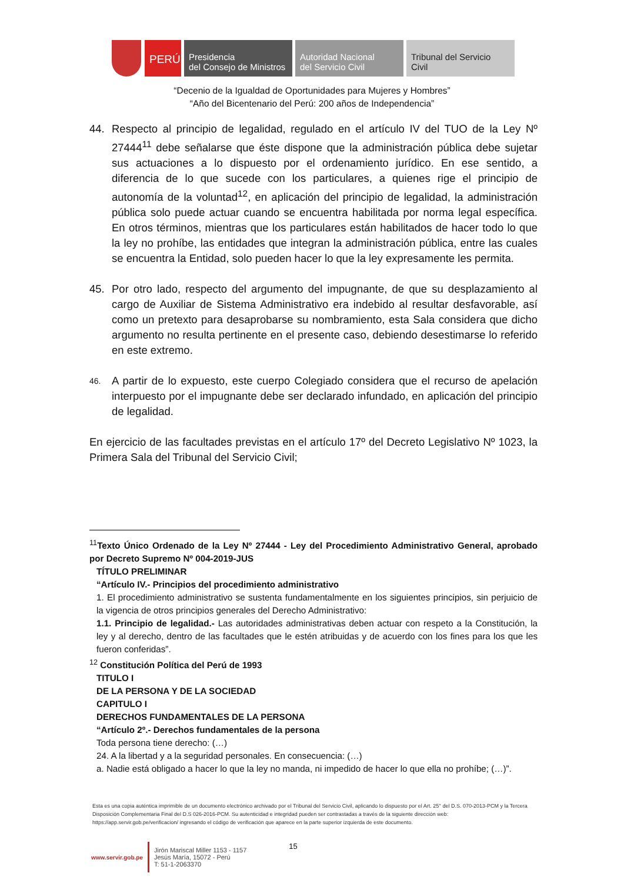PERÚ
Presidencia
del Consejo de Ministros
Autoridad Nacional
del Servicio Civil
Tribunal del Servicio
Civil
“Decenio de la Igualdad de Oportunidades para Mujeres y Hombres”
“Año del Bicentenario del Perú: 200 años de Independencia”
44. Respecto al principio de legalidad, regulado en el artículo IV del TUO de la Ley Nº 27444<sup>11</sup> debe señalarse que éste dispone que la administración pública debe sujetar sus actuaciones a lo dispuesto por el ordenamiento jurídico. En ese sentido, a diferencia de lo que sucede con los particulares, a quienes rige el principio de autonomía de la voluntad<sup>12</sup>, en aplicación del principio de legalidad, la administración pública solo puede actuar cuando se encuentra habilitada por norma legal específica. En otros términos, mientras que los particulares están habilitados de hacer todo lo que la ley no prohíbe, las entidades que integran la administración pública, entre las cuales se encuentra la Entidad, solo pueden hacer lo que la ley expresamente les permita.
45. Por otro lado, respecto del argumento del impugnante, de que su desplazamiento al cargo de Auxiliar de Sistema Administrativo era indebido al resultar desfavorable, así como un pretexto para desaprobarse su nombramiento, esta Sala considera que dicho argumento no resulta pertinente en el presente caso, debiendo desestimarse lo referido en este extremo.
46.
A partir de lo expuesto, este cuerpo Colegiado considera que el recurso de apelación interpuesto por el impugnante debe ser declarado infundado, en aplicación del principio de legalidad.
En ejercicio de las facultades previstas en el artículo 17º del Decreto Legislativo Nº 1023, la Primera Sala del Tribunal del Servicio Civil;
<sup>11</sup> Texto Único Ordenado de la Ley Nº 27444 - Ley del Procedimiento Administrativo General, aprobado por Decreto Supremo Nº 004-2019-JUS
TÍTULO PRELIMINAR
“Artículo IV.- Principios del procedimiento administrativo
1. El procedimiento administrativo se sustenta fundamentalmente en los siguientes principios, sin perjuicio de la vigencia de otros principios generales del Derecho Administrativo:
1.1. Principio de legalidad.- Las autoridades administrativas deben actuar con respeto a la Constitución, la ley y al derecho, dentro de las facultades que le estén atribuidas y de acuerdo con los fines para los que les fueron conferidas”.
<sup>12</sup> Constitución Política del Perú de 1993
TITULO I
DE LA PERSONA Y DE LA SOCIEDAD
CAPITULO I
DERECHOS FUNDAMENTALES DE LA PERSONA
“Artículo 2º.- Derechos fundamentales de la persona
Toda persona tiene derecho: (…)
24. A la libertad y a la seguridad personales. En consecuencia: (…)
a. Nadie está obligado a hacer lo que la ley no manda, ni impedido de hacer lo que ella no prohíbe; (…)”.
Esta es una copia auténtica imprimible de un documento electrónico archivado por el Tribunal del Servicio Civil, aplicando lo dispuesto por el Art. 25° del D.S. 070-2013-PCM y la Tercera Disposición Complementaria Final del D.S 026-2016-PCM. Su autenticidad e integridad pueden ser contrastadas a través de la siguiente dirección web: https://app.servir.gob.pe/verificacion/ ingresando el código de verificación que aparece en la parte superior izquierda de este documento.
www.servir.gob.pe
Jirón Mariscal Miller 1153 - 1157
Jesús María, 15072 - Perú
T: 51-1-2063370
15